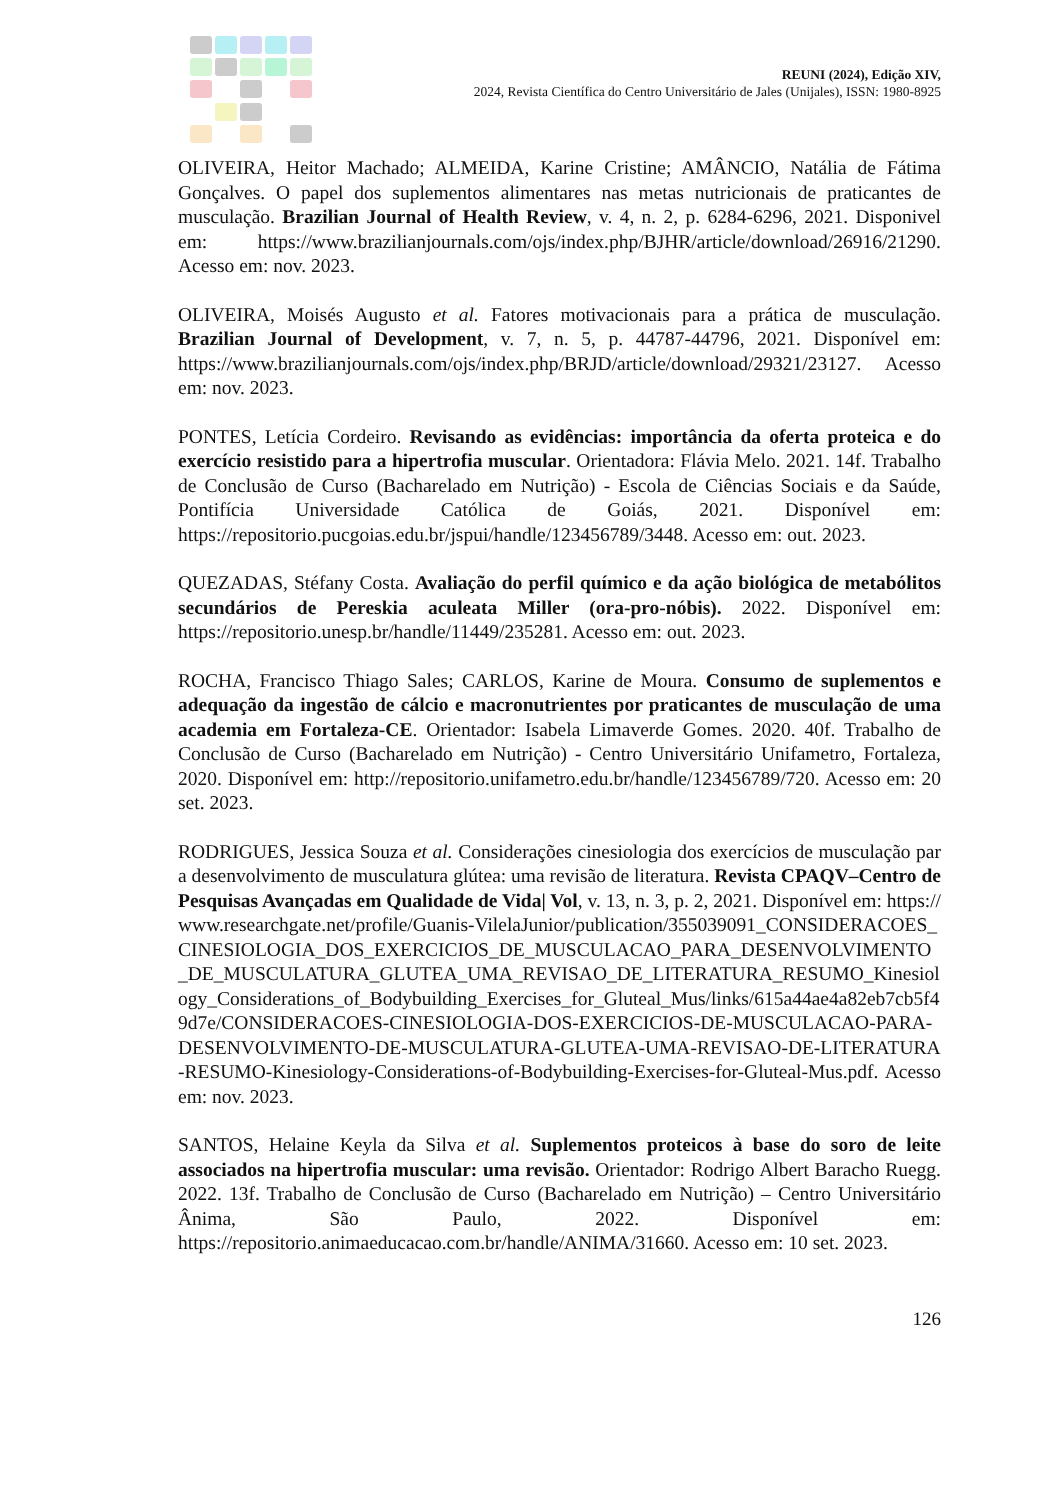REUNI (2024), Edição XIV,
2024, Revista Científica do Centro Universitário de Jales (Unijales), ISSN: 1980-8925
OLIVEIRA, Heitor Machado; ALMEIDA, Karine Cristine; AMÂNCIO, Natália de Fátima Gonçalves. O papel dos suplementos alimentares nas metas nutricionais de praticantes de musculação. Brazilian Journal of Health Review, v. 4, n. 2, p. 6284-6296, 2021. Disponivel em: https://www.brazilianjournals.com/ojs/index.php/BJHR/article/download/26916/21290. Acesso em: nov. 2023.
OLIVEIRA, Moisés Augusto et al. Fatores motivacionais para a prática de musculação. Brazilian Journal of Development, v. 7, n. 5, p. 44787-44796, 2021. Disponível em: https://www.brazilianjournals.com/ojs/index.php/BRJD/article/download/29321/23127. Acesso em: nov. 2023.
PONTES, Letícia Cordeiro. Revisando as evidências: importância da oferta proteica e do exercício resistido para a hipertrofia muscular. Orientadora: Flávia Melo. 2021. 14f. Trabalho de Conclusão de Curso (Bacharelado em Nutrição) - Escola de Ciências Sociais e da Saúde, Pontifícia Universidade Católica de Goiás, 2021. Disponível em: https://repositorio.pucgoias.edu.br/jspui/handle/123456789/3448. Acesso em: out. 2023.
QUEZADAS, Stéfany Costa. Avaliação do perfil químico e da ação biológica de metabólitos secundários de Pereskia aculeata Miller (ora-pro-nóbis). 2022. Disponível em: https://repositorio.unesp.br/handle/11449/235281. Acesso em: out. 2023.
ROCHA, Francisco Thiago Sales; CARLOS, Karine de Moura. Consumo de suplementos e adequação da ingestão de cálcio e macronutrientes por praticantes de musculação de uma academia em Fortaleza-CE. Orientador: Isabela Limaverde Gomes. 2020. 40f. Trabalho de Conclusão de Curso (Bacharelado em Nutrição) - Centro Universitário Unifametro, Fortaleza, 2020. Disponível em: http://repositorio.unifametro.edu.br/handle/123456789/720. Acesso em: 20 set. 2023.
RODRIGUES, Jessica Souza et al. Considerações cinesiologia dos exercícios de musculação para desenvolvimento de musculatura glútea: uma revisão de literatura. Revista CPAQV–Centro de Pesquisas Avançadas em Qualidade de Vida| Vol, v. 13, n. 3, p. 2, 2021. Disponível em: https://www.researchgate.net/profile/Guanis-VilelaJunior/publication/355039091_CONSIDERACOES_CINESIOLOGIA_DOS_EXERCICIOS_DE_MUSCULACAO_PARA_DESENVOLVIMENTO_DE_MUSCULATURA_GLUTEA_UMA_REVISAO_DE_LITERATURA_RESUMO_Kinesiology_Considerations_of_Bodybuilding_Exercises_for_Gluteal_Mus/links/615a44ae4a82eb7cb5f49d7e/CONSIDERACOES-CINESIOLOGIA-DOS-EXERCICIOS-DE-MUSCULACAO-PARA-DESENVOLVIMENTO-DE-MUSCULATURA-GLUTEA-UMA-REVISAO-DE-LITERATURA-RESUMO-Kinesiology-Considerations-of-Bodybuilding-Exercises-for-Gluteal-Mus.pdf. Acesso em: nov. 2023.
SANTOS, Helaine Keyla da Silva et al. Suplementos proteicos à base do soro de leite associados na hipertrofia muscular: uma revisão. Orientador: Rodrigo Albert Baracho Ruegg. 2022. 13f. Trabalho de Conclusão de Curso (Bacharelado em Nutrição) – Centro Universitário Ânima, São Paulo, 2022. Disponível em: https://repositorio.animaeducacao.com.br/handle/ANIMA/31660. Acesso em: 10 set. 2023.
126